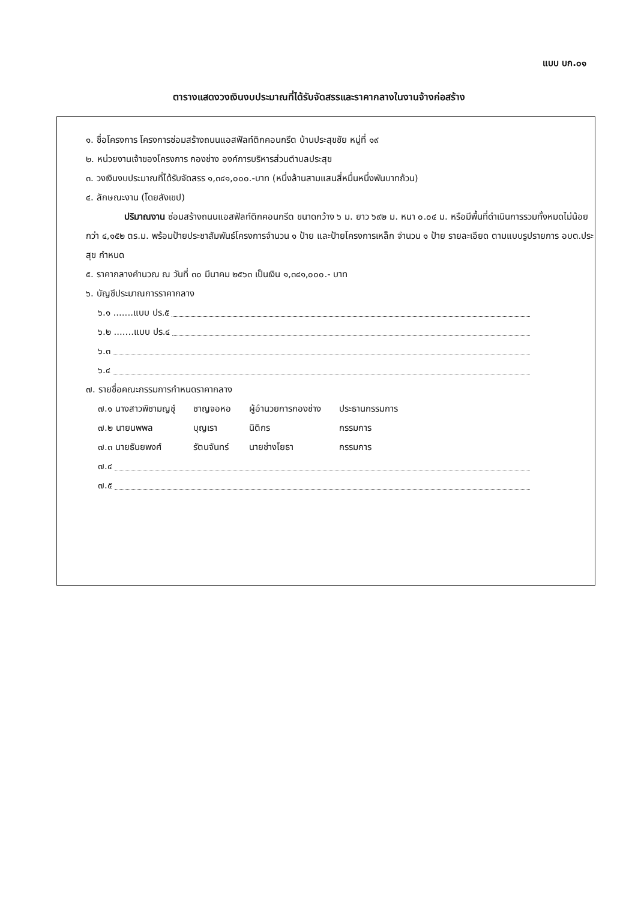แบบ บก.๐๑
ตารางแสดงวงเงินงบประมาณที่ได้รับจัดสรรและราคากลางในงานจ้างก่อสร้าง
๑. ชื่อโครงการ โครงการซ่อมสร้างถนนแอสฟัลท์ติกคอนกรีต บ้านประสุขชัย หมู่ที่ ๑๙
๒. หน่วยงานเจ้าของโครงการ กองช่าง องค์การบริหารส่วนตำบลประสุข
๓. วงเงินงบประมาณที่ได้รับจัดสรร ๑,๓๔๑,๐๐๐.-บาท (หนึ่งล้านสามแสนสี่หมื่นหนึ่งพันบาทถ้วน)
๔. ลักษณะงาน (โดยสังเขป)
ปริมาณงาน ซ่อมสร้างถนนแอสฟัลท์ติกคอนกรีต ขนาดกว้าง ๖ ม. ยาว ๖๙๒ ม. หนา ๐.๐๔ ม. หรือมีพื้นที่ดำเนินการรวมทั้งหมดไม่น้อยกว่า ๔,๑๕๒ ตร.ม. พร้อมป้ายประชาสัมพันธ์โครงการจำนวน ๑ ป้าย และป้ายโครงการเหล็ก จำนวน ๑ ป้าย รายละเอียด ตามแบบรูปรายการ อบต.ประสุข กำหนด
๕. ราคากลางคำนวณ ณ วันที่ ๓๐ มีนาคม ๒๕๖๓ เป็นเงิน ๑,๓๔๑,๐๐๐.- บาท
๖. บัญชีประมาณการราคากลาง
๖.๑ .......แบบ ปร.๕
๖.๒ .......แบบ ปร.๔
๖.๓
๖.๔
๗. รายชื่อคณะกรรมการกำหนดราคากลาง
| ๗.๑ นางสาวพิชามญชุ์ | ชาญจอหอ | ผู้อำนวยการกองช่าง | ประธานกรรมการ |
| ๗.๒ นายนพพล | บุญเรา | นิติกร | กรรมการ |
| ๗.๓ นายธันยพงศ์ | รัตนจันทร์ | นายช่างโยธา | กรรมการ |
๗.๔
๗.๕